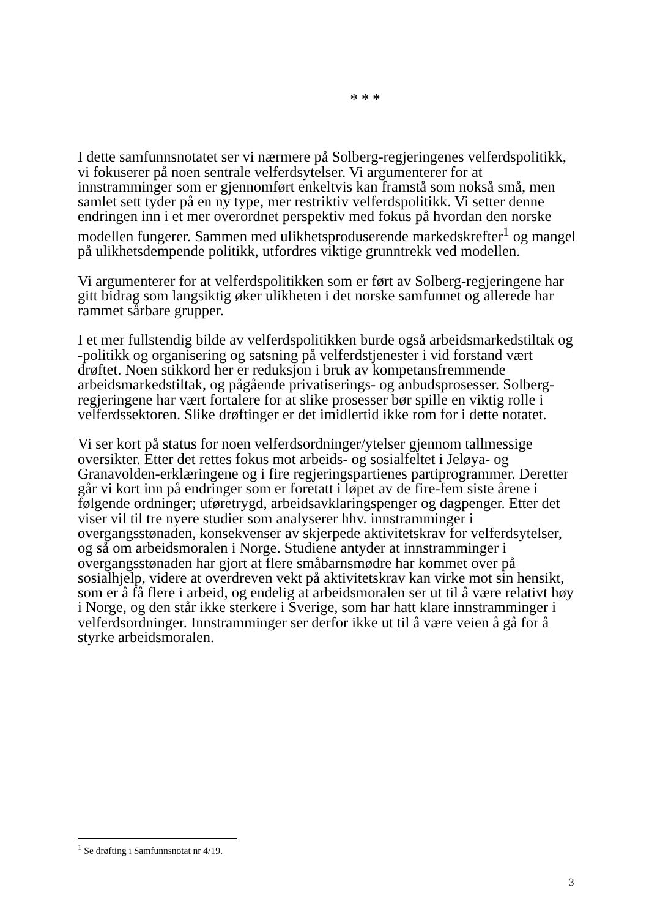* * *
I dette samfunnsnotatet ser vi nærmere på Solberg-regjeringenes velferdspolitikk, vi fokuserer på noen sentrale velferdsytelser. Vi argumenterer for at innstramminger som er gjennomført enkeltvis kan framstå som nokså små, men samlet sett tyder på en ny type, mer restriktiv velferdspolitikk. Vi setter denne endringen inn i et mer overordnet perspektiv med fokus på hvordan den norske modellen fungerer. Sammen med ulikhetsproduserende markedskrefter<sup>1</sup> og mangel på ulikhetsdempende politikk, utfordres viktige grunntrekk ved modellen.
Vi argumenterer for at velferdspolitikken som er ført av Solberg-regjeringene har gitt bidrag som langsiktig øker ulikheten i det norske samfunnet og allerede har rammet sårbare grupper.
I et mer fullstendig bilde av velferdspolitikken burde også arbeidsmarkedstiltak og -politikk og organisering og satsning på velferdstjenester i vid forstand vært drøftet. Noen stikkord her er reduksjon i bruk av kompetansfremmende arbeidsmarkedstiltak, og pågående privatiserings- og anbudsprosesser. Solberg-regjeringene har vært fortalere for at slike prosesser bør spille en viktig rolle i velferdssektoren. Slike drøftinger er det imidlertid ikke rom for i dette notatet.
Vi ser kort på status for noen velferdsordninger/ytelser gjennom tallmessige oversikter. Etter det rettes fokus mot arbeids- og sosialfeltet i Jeløya- og Granavolden-erklæringene og i fire regjeringspartienes partiprogrammer. Deretter går vi kort inn på endringer som er foretatt i løpet av de fire-fem siste årene i følgende ordninger; uføretrygd, arbeidsavklaringspenger og dagpenger. Etter det viser vil til tre nyere studier som analyserer hhv. innstramminger i overgangsstønaden, konsekvenser av skjerpede aktivitetskrav for velferdsytelser, og så om arbeidsmoralen i Norge. Studiene antyder at innstramminger i overgangsstønaden har gjort at flere småbarnsmødre har kommet over på sosialhjelp, videre at overdreven vekt på aktivitetskrav kan virke mot sin hensikt, som er å få flere i arbeid, og endelig at arbeidsmoralen ser ut til å være relativt høy i Norge, og den står ikke sterkere i Sverige, som har hatt klare innstramminger i velferdsordninger. Innstramminger ser derfor ikke ut til å være veien å gå for å styrke arbeidsmoralen.
<sup>1</sup> Se drøfting i Samfunnsnotat nr 4/19.
3